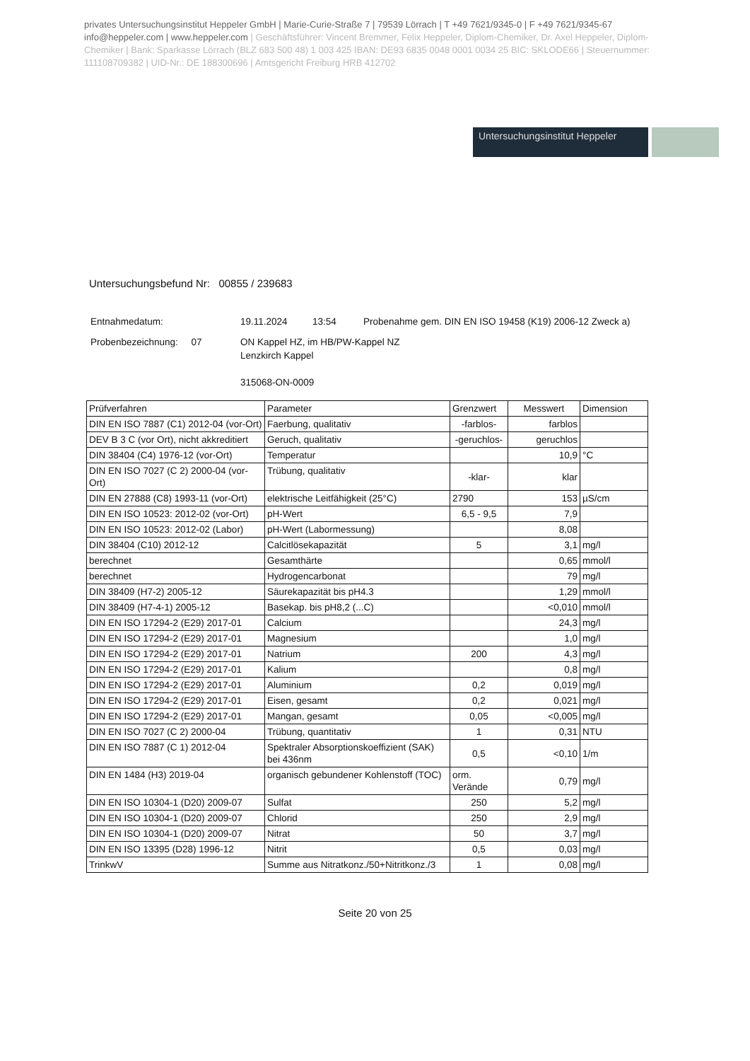privates Untersuchungsinstitut Heppeler GmbH | Marie-Curie-Straße 7 | 79539 Lörrach | T +49 7621/9345-0 | F +49 7621/9345-67
info@heppeler.com | www.heppeler.com | Geschäftsführer: Vincent Bremmer, Felix Heppeler, Diplom-Chemiker, Dr. Axel Heppeler, Diplom-Chemiker | Bank: Sparkasse Lörrach (BLZ 683 500 48) 1 003 425 IBAN: DE93 6835 0048 0001 0034 25 BIC: SKLODE66 | Steuernummer: 11110870938​2 | UID-Nr.: DE 188300696 | Amtsgericht Freiburg HRB 412702
Untersuchungsinstitut Heppeler
Untersuchungsbefund Nr: 00855 / 239683
| Entnahmedatum: | 19.11.2024 | 13:54 | Probenahme gem. DIN EN ISO 19458 (K19) 2006-12 Zweck a) |
| Probenbezeichnung: 07 | ON Kappel HZ, im HB/PW-Kappel NZ Lenzkirch Kappel 315068-ON-0009 | | |
| Prüfverfahren | Parameter | Grenzwert | Messwert | Dimension |
| --- | --- | --- | --- | --- |
| DIN EN ISO 7887 (C1) 2012-04 (vor-Ort) | Faerbung, qualitativ | -farblos- | farblos | |
| DEV B 3 C (vor Ort), nicht akkreditiert | Geruch, qualitativ | -geruchlos- | geruchlos | |
| DIN 38404 (C4) 1976-12 (vor-Ort) | Temperatur | | 10,9 | °C |
| DIN EN ISO 7027 (C 2) 2000-04 (vor-Ort) | Trübung, qualitativ | -klar- | klar | |
| DIN EN 27888 (C8) 1993-11 (vor-Ort) | elektrische Leitfähigkeit (25°C) | 2790 | 153 | µS/cm |
| DIN EN ISO 10523: 2012-02 (vor-Ort) | pH-Wert | 6,5 - 9,5 | 7,9 | |
| DIN EN ISO 10523: 2012-02 (Labor) | pH-Wert (Labormessung) | | 8,08 | |
| DIN 38404 (C10) 2012-12 | Calcitlösekapazität | 5 | 3,1 | mg/l |
| berechnet | Gesamthärte | | 0,65 | mmol/l |
| berechnet | Hydrogencarbonat | | 79 | mg/l |
| DIN 38409 (H7-2) 2005-12 | Säurekapazität bis pH4.3 | | 1,29 | mmol/l |
| DIN 38409 (H7-4-1) 2005-12 | Basekap. bis pH8,2 (...C) | | <0,010 | mmol/l |
| DIN EN ISO 17294-2 (E29) 2017-01 | Calcium | | 24,3 | mg/l |
| DIN EN ISO 17294-2 (E29) 2017-01 | Magnesium | | 1,0 | mg/l |
| DIN EN ISO 17294-2 (E29) 2017-01 | Natrium | 200 | 4,3 | mg/l |
| DIN EN ISO 17294-2 (E29) 2017-01 | Kalium | | 0,8 | mg/l |
| DIN EN ISO 17294-2 (E29) 2017-01 | Aluminium | 0,2 | 0,019 | mg/l |
| DIN EN ISO 17294-2 (E29) 2017-01 | Eisen, gesamt | 0,2 | 0,021 | mg/l |
| DIN EN ISO 17294-2 (E29) 2017-01 | Mangan, gesamt | 0,05 | <0,005 | mg/l |
| DIN EN ISO 7027 (C 2) 2000-04 | Trübung, quantitativ | 1 | 0,31 | NTU |
| DIN EN ISO 7887 (C 1) 2012-04 | Spektraler Absorptionskoeffizient (SAK) bei 436nm | 0,5 | <0,10 | 1/m |
| DIN EN 1484 (H3) 2019-04 | organisch gebundener Kohlenstoff (TOC) | orm. Verände | 0,79 | mg/l |
| DIN EN ISO 10304-1 (D20) 2009-07 | Sulfat | 250 | 5,2 | mg/l |
| DIN EN ISO 10304-1 (D20) 2009-07 | Chlorid | 250 | 2,9 | mg/l |
| DIN EN ISO 10304-1 (D20) 2009-07 | Nitrat | 50 | 3,7 | mg/l |
| DIN EN ISO 13395 (D28) 1996-12 | Nitrit | 0,5 | 0,03 | mg/l |
| TrinkwV | Summe aus Nitratkonz./50+Nitritkonz./3 | 1 | 0,08 | mg/l |
Seite 20 von 25